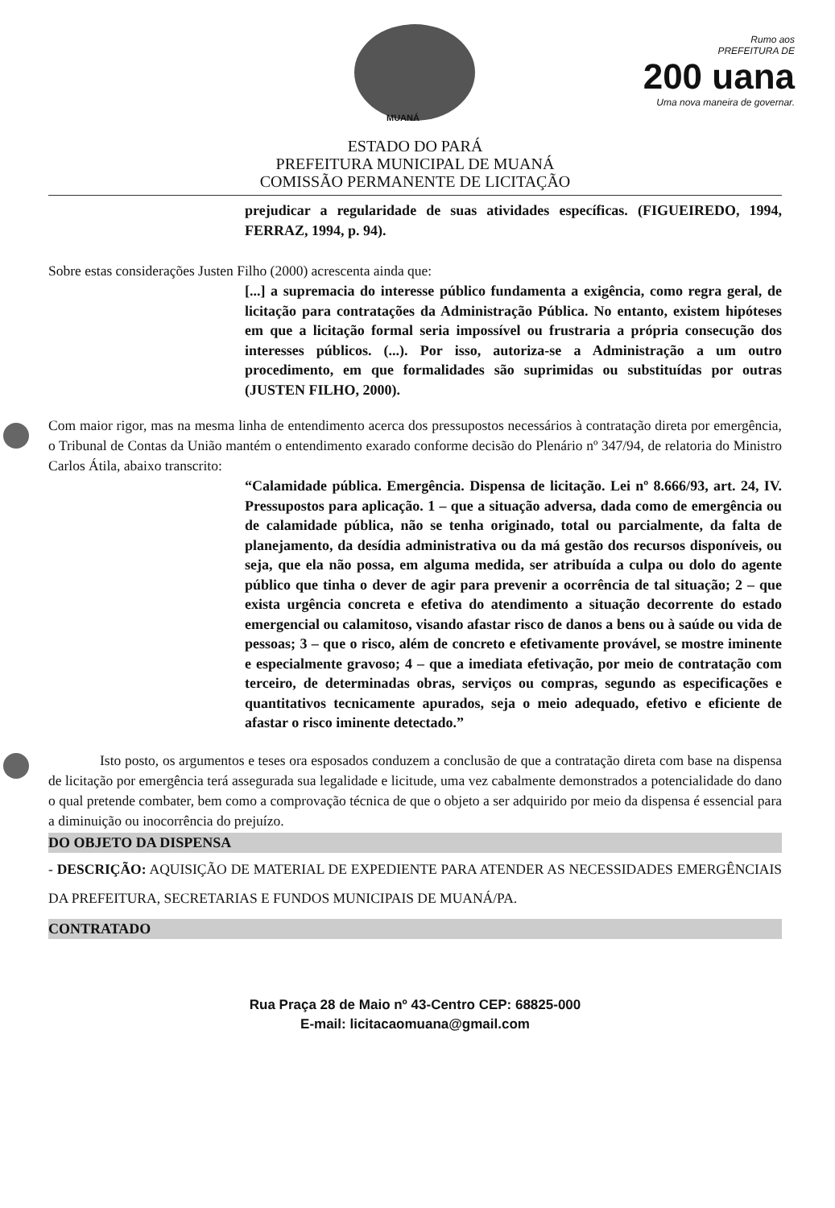MUANÁ
Rumo aos
PREFEITURA DE
200 uana
Uma nova maneira de governar.
ESTADO DO PARÁ
PREFEITURA MUNICIPAL DE MUANÁ
COMISSÃO PERMANENTE DE LICITAÇÃO
prejudicar a regularidade de suas atividades específicas. (FIGUEIREDO, 1994, FERRAZ, 1994, p. 94).
Sobre estas considerações Justen Filho (2000) acrescenta ainda que:
[...] a supremacia do interesse público fundamenta a exigência, como regra geral, de licitação para contratações da Administração Pública. No entanto, existem hipóteses em que a licitação formal seria impossível ou frustraria a própria consecução dos interesses públicos. (...). Por isso, autoriza-se a Administração a um outro procedimento, em que formalidades são suprimidas ou substituídas por outras (JUSTEN FILHO, 2000).
Com maior rigor, mas na mesma linha de entendimento acerca dos pressupostos necessários à contratação direta por emergência, o Tribunal de Contas da União mantém o entendimento exarado conforme decisão do Plenário nº 347/94, de relatoria do Ministro Carlos Átila, abaixo transcrito:
“Calamidade pública. Emergência. Dispensa de licitação. Lei nº 8.666/93, art. 24, IV. Pressupostos para aplicação. 1 – que a situação adversa, dada como de emergência ou de calamidade pública, não se tenha originado, total ou parcialmente, da falta de planejamento, da desídia administrativa ou da má gestão dos recursos disponíveis, ou seja, que ela não possa, em alguma medida, ser atribuída a culpa ou dolo do agente público que tinha o dever de agir para prevenir a ocorrência de tal situação; 2 – que exista urgência concreta e efetiva do atendimento a situação decorrente do estado emergencial ou calamitoso, visando afastar risco de danos a bens ou à saúde ou vida de pessoas; 3 – que o risco, além de concreto e efetivamente provável, se mostre iminente e especialmente gravoso; 4 – que a imediata efetivação, por meio de contratação com terceiro, de determinadas obras, serviços ou compras, segundo as especificações e quantitativos tecnicamente apurados, seja o meio adequado, efetivo e eficiente de afastar o risco iminente detectado.”
Isto posto, os argumentos e teses ora esposados conduzem a conclusão de que a contratação direta com base na dispensa de licitação por emergência terá assegurada sua legalidade e licitude, uma vez cabalmente demonstrados a potencialidade do dano o qual pretende combater, bem como a comprovação técnica de que o objeto a ser adquirido por meio da dispensa é essencial para a diminuição ou inocorrência do prejuízo.
DO OBJETO DA DISPENSA
- DESCRIÇÃO: AQUISIÇÃO DE MATERIAL DE EXPEDIENTE PARA ATENDER AS NECESSIDADES EMERGÊNCIAIS DA PREFEITURA, SECRETARIAS E FUNDOS MUNICIPAIS DE MUANÁ/PA.
CONTRATADO
Rua Praça 28 de Maio nº 43-Centro CEP: 68825-000
E-mail: licitacaomuana@gmail.com